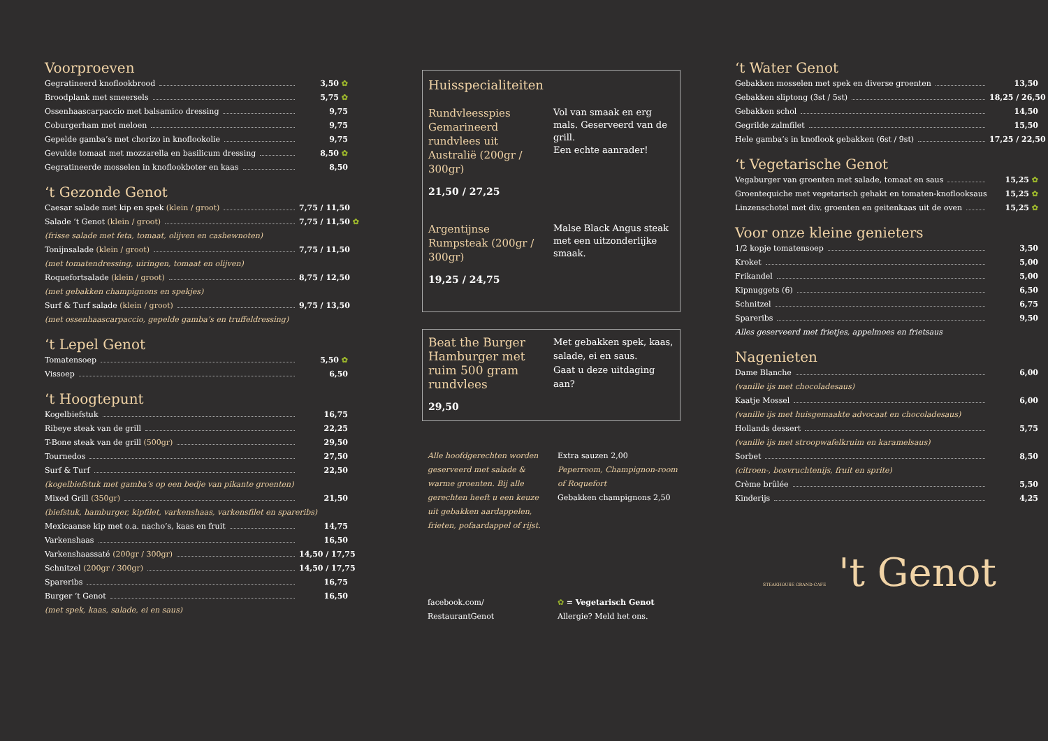Voorproeven
Gegratineerd knoflookbrood 3,50 ✿
Broodplank met smeersels 5,75 ✿
Ossenhaascarpaccio met balsamico dressing 9,75
Coburgerham met meloen 9,75
Gepelde gamba’s met chorizo in knoflookolie 9,75
Gevulde tomaat met mozzarella en basilicum dressing 8,50 ✿
Gegratineerde mosselen in knoflookboter en kaas 8,50
‘t Gezonde Genot
Caesar salade met kip en spek (klein / groot) 7,75 / 11,50
Salade ‘t Genot (klein / groot) 7,75 / 11,50 ✿
(frisse salade met feta, tomaat, olijven en cashewnoten)
Tonijnsalade (klein / groot) 7,75 / 11,50
(met tomatendressing, uiringen, tomaat en olijven)
Roquefortsalade (klein / groot) 8,75 / 12,50
(met gebakken champignons en spekjes)
Surf & Turf salade (klein / groot) 9,75 / 13,50
(met ossenhaascarpaccio, gepelde gamba’s en truffeldressing)
‘t Lepel Genot
Tomatensoep 5,50 ✿
Vissoep 6,50
‘t Hoogtepunt
Kogelbiefstuk 16,75
Ribeye steak van de grill 22,25
T-Bone steak van de grill (500gr) 29,50
Tournedos 27,50
Surf & Turf 22,50
(kogelbiefstuk met gamba’s op een bedje van pikante groenten)
Mixed Grill (350gr) 21,50
(biefstuk, hamburger, kipfilet, varkenshaas, varkensfilet en spareribs)
Mexicaanse kip met o.a. nacho’s, kaas en fruit 14,75
Varkenshaas 16,50
Varkenshaassaté (200gr / 300gr) 14,50 / 17,75
Schnitzel (200gr / 300gr) 14,50 / 17,75
Spareribs 16,75
Burger ‘t Genot 16,50
(met spek, kaas, salade, ei en saus)
Huisspecialiteiten
Rundvleesspies Gemarineerd rundvlees uit Australië (200gr / 300gr)
21,50 / 27,25
Vol van smaak en erg mals. Geserveerd van de grill.
Een echte aanrader!
Argentijnse Rumpsteak (200gr / 300gr)
19,25 / 24,75
Malse Black Angus steak met een uitzonderlijke smaak.
Beat the Burger Hamburger met ruim 500 gram rundvlees
29,50
Met gebakken spek, kaas, salade, ei en saus.
Gaat u deze uitdaging aan?
Alle hoofdgerechten worden geserveerd met salade & warme groenten. Bij alle gerechten heeft u een keuze uit gebakken aardappelen, frieten, pofaardappel of rijst.
Extra sauzen 2,00
Peperroom, Champignon-room of Roquefort
Gebakken champignons 2,50
facebook.com/
RestaurantGenot
✿ = Vegetarisch Genot
Allergie? Meld het ons.
‘t Water Genot
Gebakken mosselen met spek en diverse groenten 13,50
Gebakken sliptong (3st / 5st) 18,25 / 26,50
Gebakken schol 14,50
Gegrilde zalmfilet 15,50
Hele gamba’s in knoflook gebakken (6st / 9st) 17,25 / 22,50
‘t Vegetarische Genot
Vegaburger van groenten met salade, tomaat en saus 15,25 ✿
Groentequiche met vegetarisch gehakt en tomaten-knoflooksaus 15,25 ✿
Linzenschotel met div. groenten en geitenkaas uit de oven 15,25 ✿
Voor onze kleine genieters
1/2 kopje tomatensoep 3,50
Kroket 5,00
Frikandel 5,00
Kipnuggets (6) 6,50
Schnitzel 6,75
Spareribs 9,50
Alles geserveerd met frietjes, appelmoes en frietsaus
Nagenieten
Dame Blanche 6,00
(vanille ijs met chocoladesaus)
Kaatje Mossel 6,00
(vanille ijs met huisgemaakte advocaat en chocoladesaus)
Hollands dessert 5,75
(vanille ijs met stroopwafelkruim en karamelsaus)
Sorbet 8,50
(citroen-, bosvruchtenijs, fruit en sprite)
Crème brûlée 5,50
Kinderijs 4,25
STEAKHOUSE GRAND-CAFE 't Genot